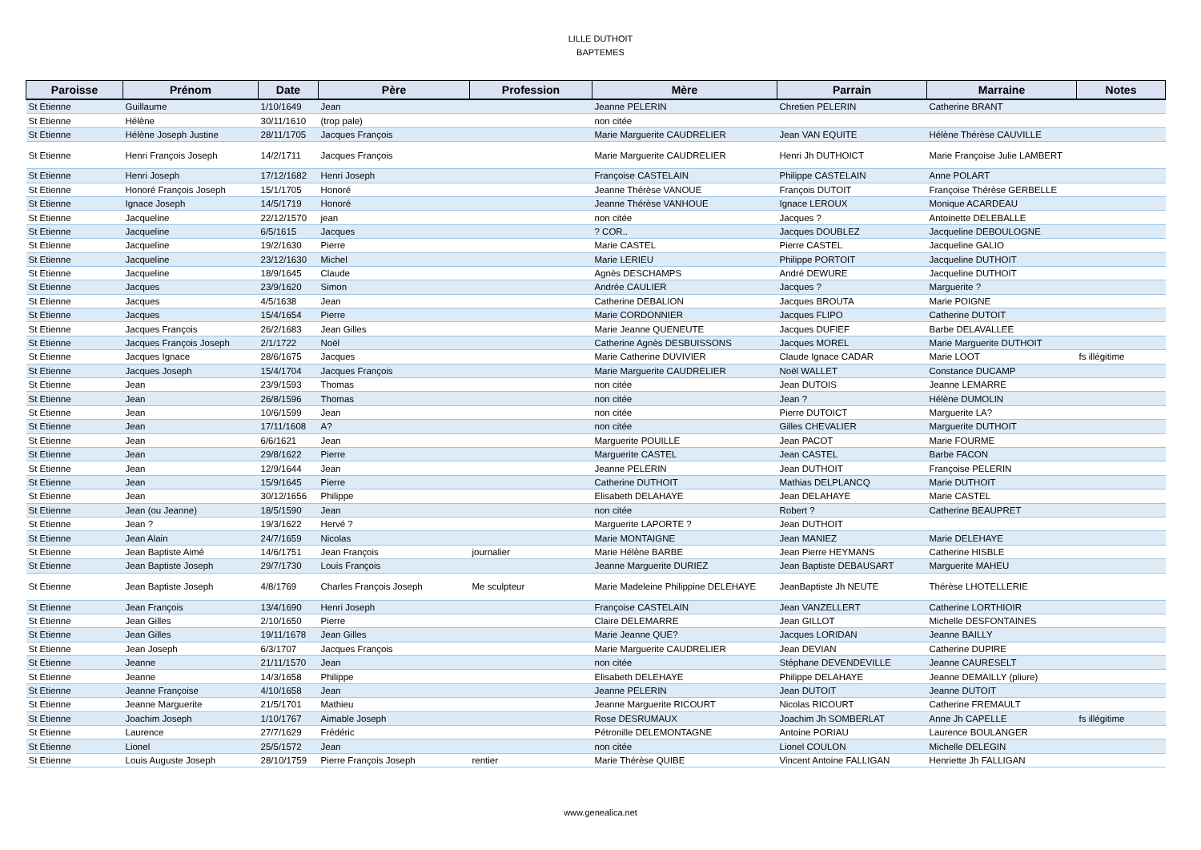LILLE DUTHOIT
BAPTEMES
| Paroisse | Prénom | Date | Père | Profession | Mère | Parrain | Marraine | Notes |
| --- | --- | --- | --- | --- | --- | --- | --- | --- |
| St Etienne | Guillaume | 1/10/1649 | Jean | | Jeanne PELERIN | Chretien PELERIN | Catherine BRANT | |
| St Etienne | Hélène | 30/11/1610 | (trop pale) | | non citée | | | |
| St Etienne | Hélène Joseph Justine | 28/11/1705 | Jacques François | | Marie Marguerite CAUDRELIER | Jean VAN EQUITE | Hélène Thérèse CAUVILLE | |
| St Etienne | Henri François Joseph | 14/2/1711 | Jacques François | | Marie Marguerite CAUDRELIER | Henri Jh DUTHOICT | Marie Françoise Julie LAMBERT | |
| St Etienne | Henri Joseph | 17/12/1682 | Henri Joseph | | Françoise CASTELAIN | Philippe CASTELAIN | Anne POLART | |
| St Etienne | Honoré François Joseph | 15/1/1705 | Honoré | | Jeanne Thérèse VANOUE | François DUTOIT | Françoise Thérèse GERBELLE | |
| St Etienne | Ignace Joseph | 14/5/1719 | Honoré | | Jeanne Thérèse VANHOUE | Ignace LEROUX | Monique ACARDEAU | |
| St Etienne | Jacqueline | 22/12/1570 | jean | | non citée | Jacques ? | Antoinette DELEBALLE | |
| St Etienne | Jacqueline | 6/5/1615 | Jacques | | ? COR.. | Jacques DOUBLEZ | Jacqueline DEBOULOGNE | |
| St Etienne | Jacqueline | 19/2/1630 | Pierre | | Marie CASTEL | Pierre CASTEL | Jacqueline GALIO | |
| St Etienne | Jacqueline | 23/12/1630 | Michel | | Marie LERIEU | Philippe PORTOIT | Jacqueline DUTHOIT | |
| St Etienne | Jacqueline | 18/9/1645 | Claude | | Agnès DESCHAMPS | André DEWURE | Jacqueline DUTHOIT | |
| St Etienne | Jacques | 23/9/1620 | Simon | | Andrée CAULIER | Jacques ? | Marguerite ? | |
| St Etienne | Jacques | 4/5/1638 | Jean | | Catherine DEBALION | Jacques BROUTA | Marie POIGNE | |
| St Etienne | Jacques | 15/4/1654 | Pierre | | Marie CORDONNIER | Jacques FLIPO | Catherine DUTOIT | |
| St Etienne | Jacques François | 26/2/1683 | Jean Gilles | | Marie Jeanne QUENEUTE | Jacques DUFIEF | Barbe DELAVALLEE | |
| St Etienne | Jacques François Joseph | 2/1/1722 | Noël | | Catherine Agnès DESBUISSONS | Jacques MOREL | Marie Marguerite DUTHOIT | |
| St Etienne | Jacques Ignace | 28/6/1675 | Jacques | | Marie Catherine DUVIVIER | Claude Ignace CADAR | Marie LOOT | fs illégitime |
| St Etienne | Jacques Joseph | 15/4/1704 | Jacques François | | Marie Marguerite CAUDRELIER | Noël WALLET | Constance DUCAMP | |
| St Etienne | Jean | 23/9/1593 | Thomas | | non citée | Jean DUTOIS | Jeanne LEMARRE | |
| St Etienne | Jean | 26/8/1596 | Thomas | | non citée | Jean ? | Hélène DUMOLIN | |
| St Etienne | Jean | 10/6/1599 | Jean | | non citée | Pierre DUTOICT | Marguerite LA? | |
| St Etienne | Jean | 17/11/1608 | A? | | non citée | Gilles CHEVALIER | Marguerite DUTHOIT | |
| St Etienne | Jean | 6/6/1621 | Jean | | Marguerite POUILLE | Jean PACOT | Marie FOURME | |
| St Etienne | Jean | 29/8/1622 | Pierre | | Marguerite CASTEL | Jean CASTEL | Barbe FACON | |
| St Etienne | Jean | 12/9/1644 | Jean | | Jeanne PELERIN | Jean DUTHOIT | Françoise PELERIN | |
| St Etienne | Jean | 15/9/1645 | Pierre | | Catherine DUTHOIT | Mathias DELPLANCQ | Marie DUTHOIT | |
| St Etienne | Jean | 30/12/1656 | Philippe | | Elisabeth DELAHAYE | Jean DELAHAYE | Marie CASTEL | |
| St Etienne | Jean (ou Jeanne) | 18/5/1590 | Jean | | non citée | Robert ? | Catherine BEAUPRET | |
| St Etienne | Jean ? | 19/3/1622 | Hervé ? | | Marguerite LAPORTE ? | Jean DUTHOIT | | |
| St Etienne | Jean Alain | 24/7/1659 | Nicolas | | Marie MONTAIGNE | Jean MANIEZ | Marie DELEHAYE | |
| St Etienne | Jean Baptiste Aimé | 14/6/1751 | Jean François | journalier | Marie Hélène BARBE | Jean Pierre HEYMANS | Catherine HISBLE | |
| St Etienne | Jean Baptiste Joseph | 29/7/1730 | Louis François | | Jeanne Marguerite DURIEZ | Jean Baptiste DEBAUSART | Marguerite MAHEU | |
| St Etienne | Jean Baptiste Joseph | 4/8/1769 | Charles François Joseph | Me sculpteur | Marie Madeleine Philippine DELEHAYE | JeanBaptiste Jh NEUTE | Thérèse LHOTELLERIE | |
| St Etienne | Jean François | 13/4/1690 | Henri Joseph | | Françoise CASTELAIN | Jean VANZELLERT | Catherine LORTHIOIR | |
| St Etienne | Jean Gilles | 2/10/1650 | Pierre | | Claire DELEMARRE | Jean GILLOT | Michelle DESFONTAINES | |
| St Etienne | Jean Gilles | 19/11/1678 | Jean Gilles | | Marie Jeanne QUE? | Jacques LORIDAN | Jeanne BAILLY | |
| St Etienne | Jean Joseph | 6/3/1707 | Jacques François | | Marie Marguerite CAUDRELIER | Jean DEVIAN | Catherine DUPIRE | |
| St Etienne | Jeanne | 21/11/1570 | Jean | | non citée | Stéphane DEVENDEVILLE | Jeanne CAURESELT | |
| St Etienne | Jeanne | 14/3/1658 | Philippe | | Elisabeth DELEHAYE | Philippe DELAHAYE | Jeanne DEMAILLY (pliure) | |
| St Etienne | Jeanne Françoise | 4/10/1658 | Jean | | Jeanne PELERIN | Jean DUTOIT | Jeanne DUTOIT | |
| St Etienne | Jeanne Marguerite | 21/5/1701 | Mathieu | | Jeanne Marguerite RICOURT | Nicolas RICOURT | Catherine FREMAULT | |
| St Etienne | Joachim Joseph | 1/10/1767 | Aimable Joseph | | Rose DESRUMAUX | Joachim Jh SOMBERLAT | Anne Jh CAPELLE | fs illégitime |
| St Etienne | Laurence | 27/7/1629 | Frédéric | | Pétronille DELEMONTAGNE | Antoine PORIAU | Laurence BOULANGER | |
| St Etienne | Lionel | 25/5/1572 | Jean | | non citée | Lionel COULON | Michelle DELEGIN | |
| St Etienne | Louis Auguste Joseph | 28/10/1759 | Pierre François Joseph | rentier | Marie Thérèse QUIBE | Vincent Antoine FALLIGAN | Henriette Jh FALLIGAN | |
www.genealica.net